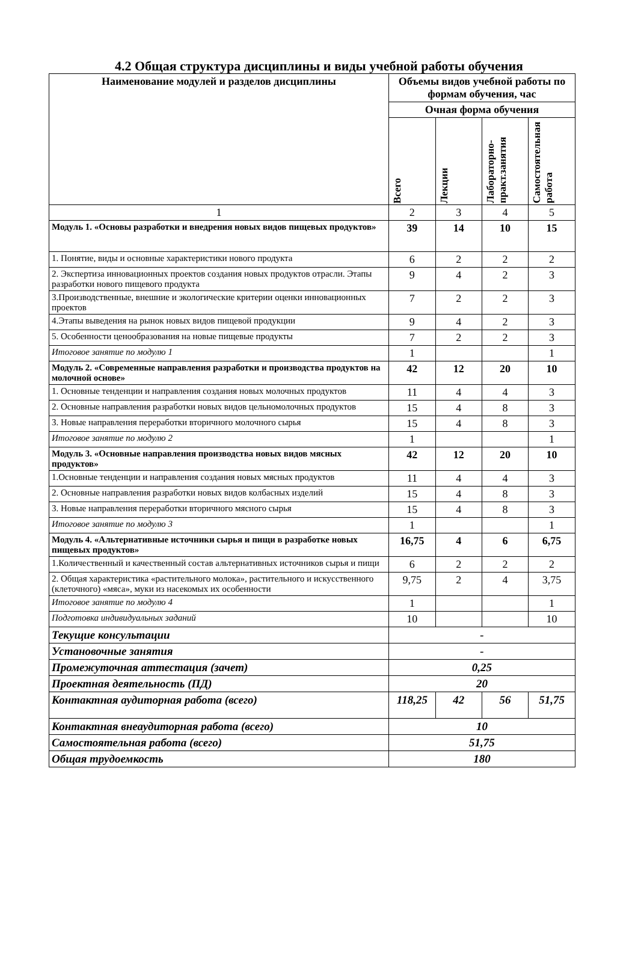4.2 Общая структура дисциплины и виды учебной работы обучения
| Наименование модулей и разделов дисциплины | Объемы видов учебной работы по формам обучения, час | | | |
| --- | --- | --- | --- | --- |
| | Очная форма обучения | | | |
| | Всего | Лекции | Лабораторно-практ.занятия | Самостоятельная работа |
| 1 | 2 | 3 | 4 | 5 |
| Модуль 1. «Основы разработки и внедрения новых видов пищевых продуктов» | 39 | 14 | 10 | 15 |
| 1. Понятие, виды и основные характеристики нового продукта | 6 | 2 | 2 | 2 |
| 2. Экспертиза инновационных проектов создания новых продуктов отрасли. Этапы разработки нового пищевого продукта | 9 | 4 | 2 | 3 |
| 3.Производственные, внешние и экологические критерии оценки инновационных проектов | 7 | 2 | 2 | 3 |
| 4.Этапы выведения на рынок новых видов пищевой продукции | 9 | 4 | 2 | 3 |
| 5. Особенности ценообразования на новые пищевые продукты | 7 | 2 | 2 | 3 |
| Итоговое занятие по модулю 1 | 1 | | | 1 |
| Модуль 2. «Современные направления разработки и производства продуктов на молочной основе» | 42 | 12 | 20 | 10 |
| 1. Основные тенденции и направления создания новых молочных продуктов | 11 | 4 | 4 | 3 |
| 2. Основные направления разработки новых видов цельномолочных продуктов | 15 | 4 | 8 | 3 |
| 3. Новые направления переработки вторичного молочного сырья | 15 | 4 | 8 | 3 |
| Итоговое занятие по модулю 2 | 1 | | | 1 |
| Модуль 3. «Основные направления производства новых видов мясных продуктов» | 42 | 12 | 20 | 10 |
| 1.Основные тенденции и направления создания новых мясных продуктов | 11 | 4 | 4 | 3 |
| 2. Основные направления разработки новых видов колбасных изделий | 15 | 4 | 8 | 3 |
| 3. Новые направления переработки вторичного мясного сырья | 15 | 4 | 8 | 3 |
| Итоговое занятие по модулю 3 | 1 | | | 1 |
| Модуль 4. «Альтернативные источники сырья и пищи в разработке новых пищевых продуктов» | 16,75 | 4 | 6 | 6,75 |
| 1.Количественный и качественный состав альтернативных источников сырья и пищи | 6 | 2 | 2 | 2 |
| 2. Общая характеристика «растительного молока», растительного и искусственного (клеточного) «мяса», муки из насекомых их особенности | 9,75 | 2 | 4 | 3,75 |
| Итоговое занятие по модулю 4 | 1 | | | 1 |
| Подготовка индивидуальных заданий | 10 | | | 10 |
| Текущие консультации | - | | | |
| Установочные занятия | - | | | |
| Промежуточная аттестация (зачет) | 0,25 | | | |
| Проектная деятельность (ПД) | 20 | | | |
| Контактная аудиторная работа (всего) | 118,25 | 42 | 56 | 51,75 |
| Контактная внеаудиторная работа (всего) | 10 | | | |
| Самостоятельная работа (всего) | 51,75 | | | |
| Общая трудоемкость | 180 | | | |